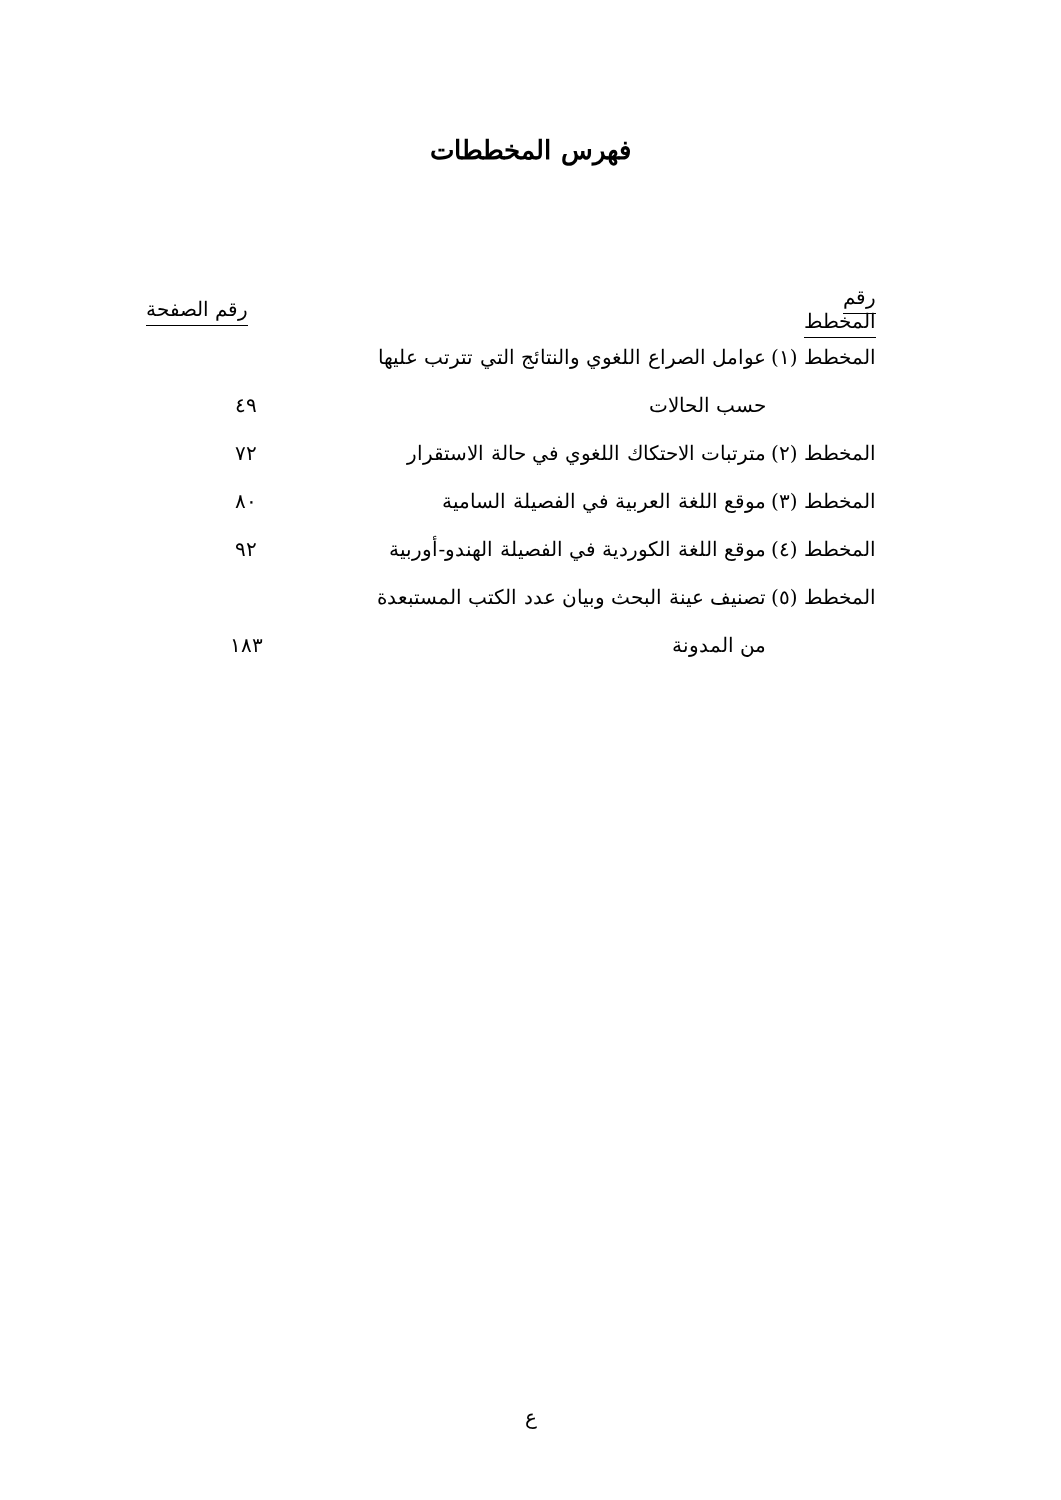فهرس المخططات
| رقم المخطط | | رقم الصفحة |
| --- | --- | --- |
| المخطط (١) | عوامل الصراع اللغوي والنتائج التي تترتب عليها | |
| | حسب الحالات | ٤٩ |
| المخطط (٢) | مترتبات الاحتكاك اللغوي في حالة الاستقرار | ٧٢ |
| المخطط (٣) | موقع اللغة العربية في الفصيلة السامية | ٨٠ |
| المخطط (٤) | موقع اللغة الكوردية في الفصيلة الهندو-أوربية | ٩٢ |
| المخطط (٥) | تصنيف عينة البحث وبيان عدد الكتب المستبعدة | |
| | من المدونة | ١٨٣ |
ع